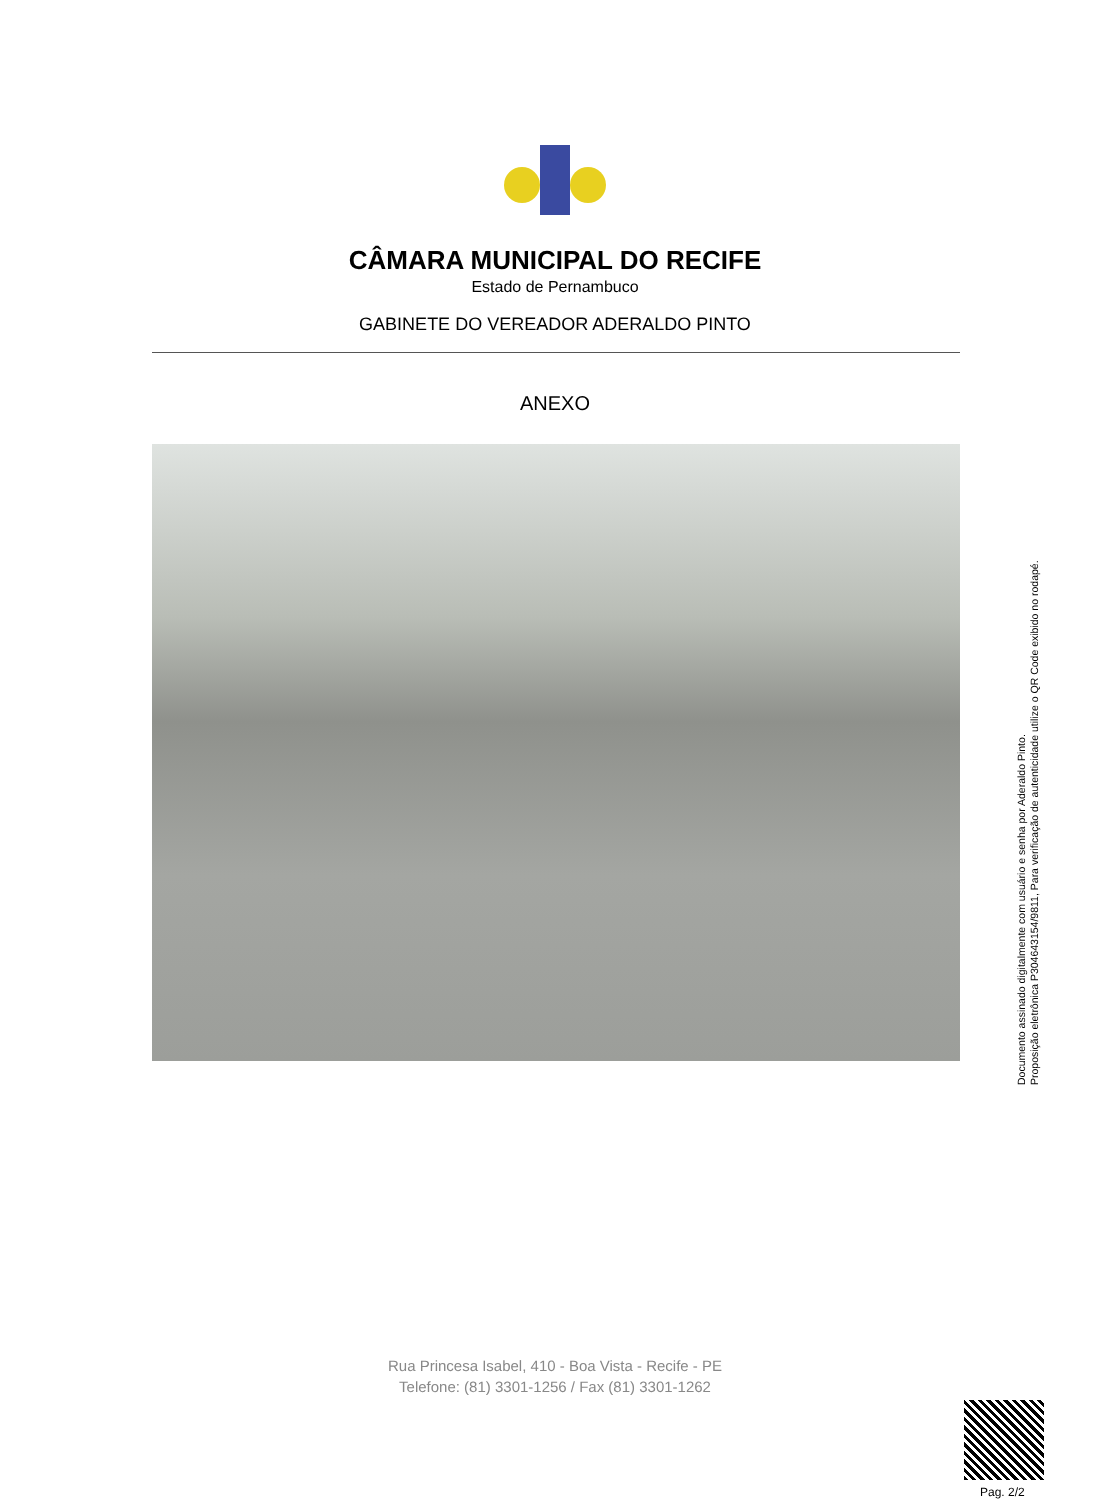CÂMARA MUNICIPAL DO RECIFE
Estado de Pernambuco
GABINETE DO VEREADOR ADERALDO PINTO
ANEXO
Documento assinado digitalmente com usuário e senha por Aderaldo Pinto.
Proposição eletrônica P304643154/9811, Para verificação de autenticidade utilize o QR Code exibido no rodapé.
Rua Princesa Isabel, 410 - Boa Vista - Recife - PE
Telefone: (81) 3301-1256 / Fax (81) 3301-1262
Pag. 2/2